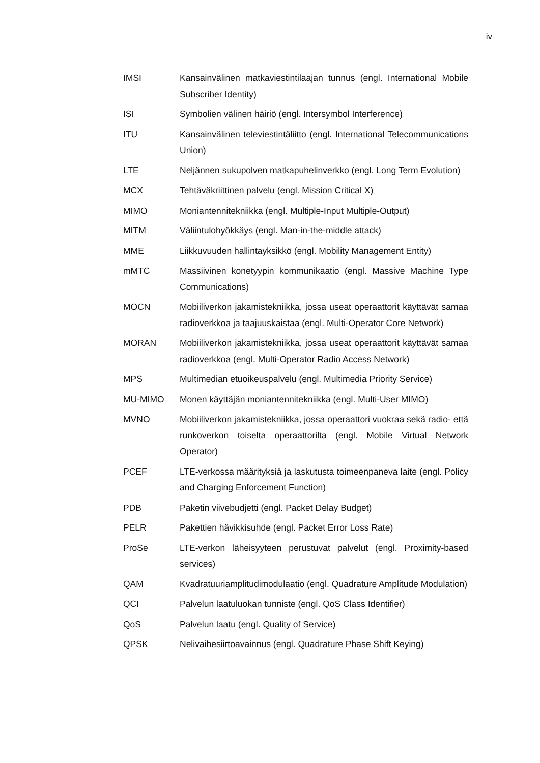iv
IMSI Kansainvälinen matkaviestintilaajan tunnus (engl. International Mobile Subscriber Identity)
ISI Symbolien välinen häiriö (engl. Intersymbol Interference)
ITU Kansainvälinen televiestintäliitto (engl. International Telecommunications Union)
LTE Neljännen sukupolven matkapuhelinverkko (engl. Long Term Evolution)
MCX Tehtäväkriittinen palvelu (engl. Mission Critical X)
MIMO Moniantennitekniikka (engl. Multiple-Input Multiple-Output)
MITM Väliintulohyökkäys (engl. Man-in-the-middle attack)
MME Liikkuvuuden hallintayksikkö (engl. Mobility Management Entity)
mMTC Massiivinen konetyypin kommunikaatio (engl. Massive Machine Type Communications)
MOCN Mobiiliverkon jakamistekniikka, jossa useat operaattorit käyttävät samaa radioverkkoa ja taajuuskaistaa (engl. Multi-Operator Core Network)
MORAN Mobiiliverkon jakamistekniikka, jossa useat operaattorit käyttävät samaa radioverkkoa (engl. Multi-Operator Radio Access Network)
MPS Multimedian etuoikeuspalvelu (engl. Multimedia Priority Service)
MU-MIMO Monen käyttäjän moniantennitekniikka (engl. Multi-User MIMO)
MVNO Mobiiliverkon jakamistekniikka, jossa operaattori vuokraa sekä radio- että runkoverkon toiselta operaattorilta (engl. Mobile Virtual Network Operator)
PCEF LTE-verkossa määrityksiä ja laskutusta toimeenpaneva laite (engl. Policy and Charging Enforcement Function)
PDB Paketin viivebudjetti (engl. Packet Delay Budget)
PELR Pakettien hävikkisuhde (engl. Packet Error Loss Rate)
ProSe LTE-verkon läheisyyteen perustuvat palvelut (engl. Proximity-based services)
QAM Kvadratuuriamplitudimodulaatio (engl. Quadrature Amplitude Modulation)
QCI Palvelun laatuluokan tunniste (engl. QoS Class Identifier)
QoS Palvelun laatu (engl. Quality of Service)
QPSK Nelivaihesiirtoavainnus (engl. Quadrature Phase Shift Keying)